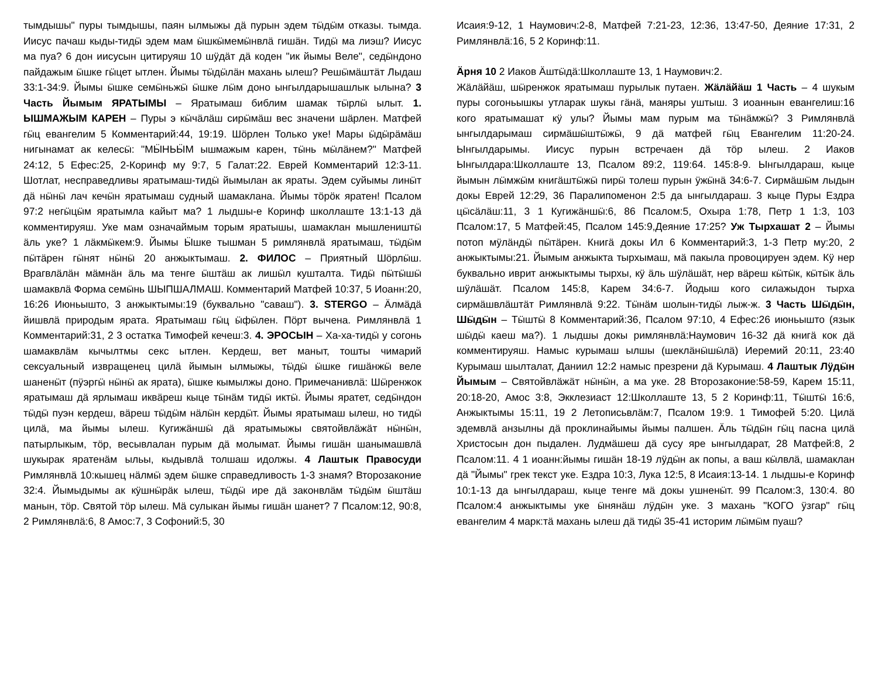тымдышы" пуры тымдышы, паян ылмыжы дӓ пурын эдем тӹдӹм отказы. тымда. Иисус пачаш кыды-тидӹ эдем мам ӹшкӹмемӹнвлӓ гишӓн. Тидӹ ма лиэш? Иисус ма пуа? 6 дон иисусын цитируяш 10 шӱдӓт дӓ коден "ик йымы Веле", седӹндоно пайдажым ӹшке гӹцет ытлен. Йымы тӹдӹлӓн махань ылеш? Решӹмӓштӓт Лыдаш 33:1-34:9. Йымы ӹшке семӹньжӹ ӹшке лӹм доно ынгылдарышашлык ылына? 3 Часть Йымым ЯРАТЫМЫ – Яратымаш библим шамак тӹрлӹ ылыт. 1. ЫШМАЖЫМ КАРЕН – Пуры э кӹчӓлӓш сирӹмӓш вес значени шӓрлен. Матфей гӹц евангелим 5 Комментарий:44, 19:19. Шӧрлен Только уке! Мары ӹдӹрӓмӓш нигынамат ак келесӹ: "МӸНЬӸМ ышмажым карен, тӹнь мӹлӓнем?" Матфей 24:12, 5 Ефес:25, 2-Коринф му 9:7, 5 Галат:22. Еврей Комментарий 12:3-11. Шотлат, несправедливы яратымаш-тидӹ йымылан ак яраты. Эдем суйымы линӹт дӓ нӹнӹ лач кечӹн яратымаш судный шамаклана. Йымы тӧрӧк яратен! Псалом 97:2 негӹцӹм яратымла кайыт ма? 1 лыдшы-е Коринф школлаште 13:1-13 дӓ комментируяш. Уке мам означаймым торым яратышы, шамаклан мышлеништӹ ӓль уке? 1 лӓкмӹкем:9. Йымы Ӹшке тышман 5 римлянвлӓ яратымаш, тӹдӹм пӹтӓрен гӹнят нӹнӹ 20 анжыктымаш. 2. ФИЛОС – Приятный Шӧрлӹш. Врагвлӓлӓн мӓмнӓн ӓль ма тенге ӹштӓш ак лишӹл кушталта. Тидӹ пӹтӹшӹ шамаквлӓ Форма семӹнь ШЫПШАЛМАШ. Комментарий Матфей 10:37, 5 Иоанн:20, 16:26 Июньышто, 3 анжыктымы:19 (буквально "саваш"). 3. STERGO – Ӓлмӓдӓ йишвлӓ природым ярата. Яратымаш гӹц ӹфӹлен. Пӧрт вычена. Римлянвлӓ 1 Комментарий:31, 2 3 остатка Тимофей кечеш:3. 4. ЭРОСЫН – Ха-ха-тидӹ у согонь шамаквлӓм кычылтмы секс ытлен. Кердеш, вет маныт, тошты чимарий сексуальный извращенец цилӓ йымын ылмыжы, тӹдӹ ӹшке гишӓнжӹ веле шаненӹт (пӱэргӹ нӹнӹ ак ярата), ӹшке кымылжы доно. Примечанивлӓ: Шӹренжок яратымаш дӓ ярлымаш иквӓреш кыце тӹнӓм тидӹ иктӹ. Йымы яратет, седӹндон тӹдӹ пуэн кердеш, вӓреш тӹдӹм нӓлӹн кердӹт. Йымы яратымаш ылеш, но тидӹ цилӓ, ма йымы ылеш. Кугижӓншӹ дӓ яратымыжы святойвлӓжӓт нӹнӹн, патырлыкым, тӧр, весывлалан пурым дӓ молымат. Йымы гишӓн шанымашвлӓ шукырак яратенӓм ыльы, кыдывлӓ толшаш идолжы. 4 Лаштык Правосуди Римлянвлӓ 10:кышец нӓлмӹ эдем ӹшке справедливость 1-3 знамя? Второзаконие 32:4. Йымыдымы ак кӱшнӹрӓк ылеш, тӹдӹ ире дӓ законвлӓм тӹдӹм ӹштӓш манын, тӧр. Святой тӧр ылеш. Мӓ сулыкан йымы гишӓн шанет? 7 Псалом:12, 90:8, 2 Римлянвлӓ:6, 8 Амос:7, 3 Софоний:5, 30
Исаия:9-12, 1 Наумович:2-8, Матфей 7:21-23, 12:36, 13:47-50, Деяние 17:31, 2 Римлянвлӓ:16, 5 2 Коринф:11.
Ӓрня 10 2 Иаков Ӓштӹдӓ:Школлаште 13, 1 Наумович:2.
Жӓлӓйӓш, шӹренжок яратымаш пурылык путаен. Жӓлӓйӓш 1 Часть – 4 шукым пуры согоньышкы утларак шукы гӓнӓ, маняры уштыш. 3 иоаннын евангелиш:16 кого яратымашат кӱ улы? Йымы мам пурым ма тӹнӓмжӹ? 3 Римлянвлӓ ынгылдарымаш сирмӓшӹштӹжӹ, 9 дӓ матфей гӹц Евангелим 11:20-24. Ынгылдарымы. Иисус пурын встречаен дӓ тӧр ылеш. 2 Иаков Ынгылдара:Школлаште 13, Псалом 89:2, 119:64. 145:8-9. Ынгылдараш, кыце йымын лӹмжӹм книгӓштӹжӹ пирӹ толеш пурын ӱжӹнӓ 34:6-7. Сирмӓшӹм лыдын докы Еврей 12:29, 36 Паралипоменон 2:5 да ынгылдараш. 3 кыце Пуры Ездра цӹсӓлӓш:11, 3 1 Кугижӓншӹ:6, 86 Псалом:5, Охыра 1:78, Петр 1 1:3, 103 Псалом:17, 5 Матфей:45, Псалом 145:9,Деяние 17:25? Уж Тырхашат 2 – Йымы потоп мӱлӓндӹ пӹтӓрен. Книгӓ докы Ил 6 Комментарий:3, 1-3 Петр му:20, 2 анжыктымы:21. Йымым анжыкта тырхымаш, мӓ пакыла провоцируен эдем. Кӱ нер буквально иврит анжыктымы тырхы, кӱ ӓль шӱлӓшӓт, нер вӓреш кӹтӹк, кӹтӹк ӓль шӱлӓшӓт. Псалом 145:8, Карем 34:6-7. Йодыш кого силажыдон тырха сирмӓшвлӓштӓт Римлянвлӓ 9:22. Тӹнӓм шолын-тидӹ лыж-ж. 3 Часть Шӹдӹн, Шӹдӹн – Тӹштӹ 8 Комментарий:36, Псалом 97:10, 4 Ефес:26 июньышто (язык шӹдӹ каеш ма?). 1 лыдшы докы римлянвлӓ:Наумович 16-32 дӓ книгӓ кок дӓ комментируяш. Намыс курымаш ылшы (шеклӓнӹшӹлӓ) Иеремий 20:11, 23:40 Курымаш шылталат, Даниил 12:2 намыс презрени дӓ Курымаш. 4 Лаштык Лӱдӹн Йымым – Святойвлӓжӓт нӹнӹн, а ма уке. 28 Второзаконие:58-59, Карем 15:11, 20:18-20, Амос 3:8, Экклезиаст 12:Школлаште 13, 5 2 Коринф:11, Тӹштӹ 16:6, Анжыктымы 15:11, 19 2 Летописьвлӓм:7, Псалом 19:9. 1 Тимофей 5:20. Цилӓ эдемвлӓ анзылны дӓ проклинайымы йымы палшен. Ӓль тӹдӹн гӹц пасна цилӓ Христосын дон пыдален. Лудмӓшеш дӓ сусу яре ынгылдарат, 28 Матфей:8, 2 Псалом:11. 4 1 иоанн:йымы гишӓн 18-19 лӱдӹн ак попы, а ваш кӹлвлӓ, шамаклан дӓ "Йымы" грек текст уке. Ездра 10:3, Лука 12:5, 8 Исаия:13-14. 1 лыдшы-е Коринф 10:1-13 да ынгылдараш, кыце тенге мӓ докы ушненӹт. 99 Псалом:3, 130:4. 80 Псалом:4 анжыктымы уке ӹнянӓш лӱдӹн уке. 3 махань "КОГО ӱзгар" гӹц евангелим 4 марк:тӓ махань ылеш дӓ тидӹ 35-41 историм лӹмӹм пуаш?